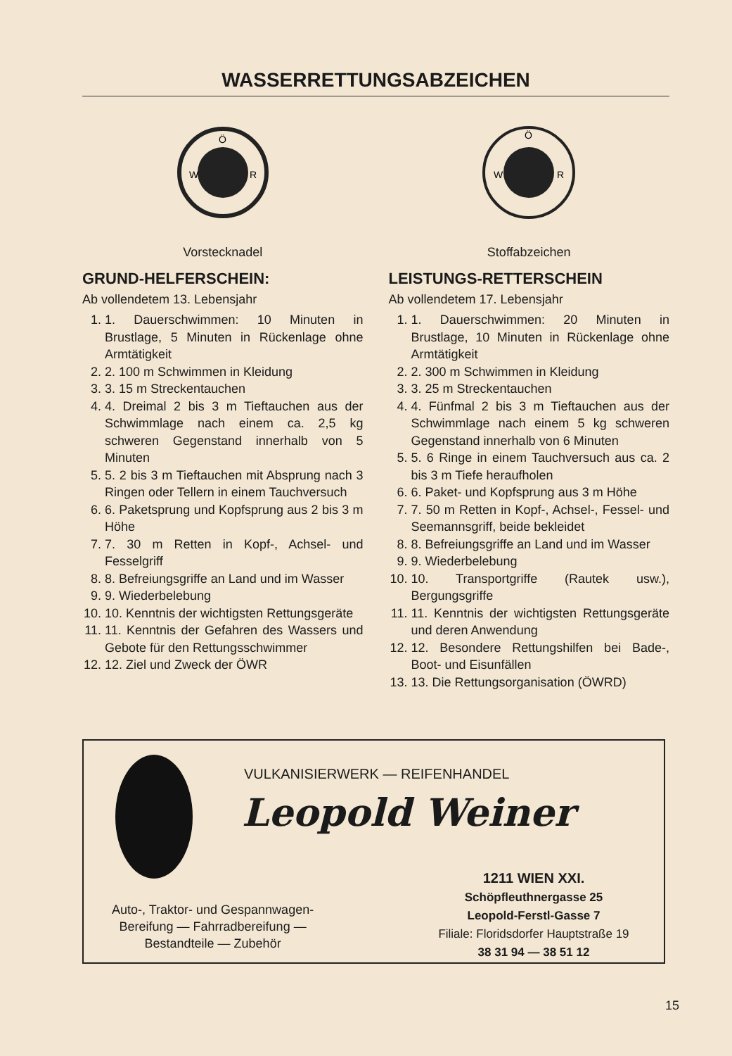WASSERRETTUNGSABZEICHEN
W
R
Ö
Vorstecknadel
GRUND-HELFERSCHEIN:
Ab vollendetem 13. Lebensjahr
1. 1. Dauerschwimmen: 10 Minuten in Brustlage, 5 Minuten in Rückenlage ohne Armtätigkeit
2. 2. 100 m Schwimmen in Kleidung
3. 3. 15 m Streckentauchen
4. 4. Dreimal 2 bis 3 m Tieftauchen aus der Schwimmlage nach einem ca. 2,5 kg schweren Gegenstand innerhalb von 5 Minuten
5. 5. 2 bis 3 m Tieftauchen mit Absprung nach 3 Ringen oder Tellern in einem Tauchversuch
6. 6. Paketsprung und Kopfsprung aus 2 bis 3 m Höhe
7. 7. 30 m Retten in Kopf-, Achsel- und Fesselgriff
8. 8. Befreiungsgriffe an Land und im Wasser
9. 9. Wiederbelebung
10. 10. Kenntnis der wichtigsten Rettungsgeräte
11. 11. Kenntnis der Gefahren des Wassers und Gebote für den Rettungsschwimmer
12. 12. Ziel und Zweck der ÖWR
W
R
Ö
Stoffabzeichen
LEISTUNGS-RETTERSCHEIN
Ab vollendetem 17. Lebensjahr
1. 1. Dauerschwimmen: 20 Minuten in Brustlage, 10 Minuten in Rückenlage ohne Armtätigkeit
2. 2. 300 m Schwimmen in Kleidung
3. 3. 25 m Streckentauchen
4. 4. Fünfmal 2 bis 3 m Tieftauchen aus der Schwimmlage nach einem 5 kg schweren Gegenstand innerhalb von 6 Minuten
5. 5. 6 Ringe in einem Tauchversuch aus ca. 2 bis 3 m Tiefe heraufholen
6. 6. Paket- und Kopfsprung aus 3 m Höhe
7. 7. 50 m Retten in Kopf-, Achsel-, Fessel- und Seemannsgriff, beide bekleidet
8. 8. Befreiungsgriffe an Land und im Wasser
9. 9. Wiederbelebung
10. 10. Transportgriffe (Rautek usw.), Bergungsgriffe
11. 11. Kenntnis der wichtigsten Rettungsgeräte und deren Anwendung
12. 12. Besondere Rettungshilfen bei Bade-, Boot- und Eisunfällen
13. 13. Die Rettungsorganisation (ÖWRD)
VULKANISIERWERK — REIFENHANDEL
Leopold Weiner
Auto-, Traktor- und Gespannwagen-
Bereifung — Fahrradbereifung —
Bestandteile — Zubehör
1211 WIEN XXI.
Schöpfleuthnergasse 25
Leopold-Ferstl-Gasse 7
Filiale: Floridsdorfer Hauptstraße 19
38 31 94 — 38 51 12
15